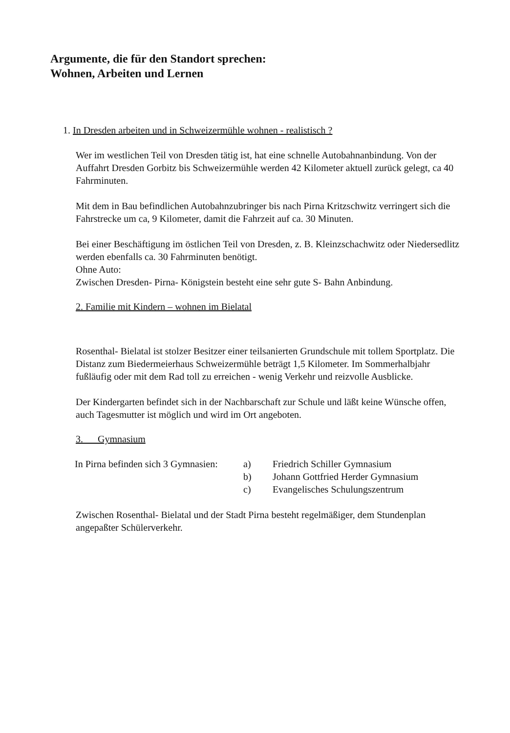Argumente, die für den Standort sprechen:
Wohnen, Arbeiten und Lernen
1. In Dresden arbeiten und in Schweizermühle wohnen - realistisch ?
Wer im westlichen Teil von Dresden tätig ist, hat eine schnelle Autobahnanbindung. Von der Auffahrt Dresden Gorbitz bis Schweizermühle werden 42 Kilometer aktuell zurück gelegt, ca 40 Fahrminuten.
Mit dem in Bau befindlichen Autobahnzubringer bis nach Pirna Kritzschwitz verringert sich die Fahrstrecke um ca, 9 Kilometer, damit die Fahrzeit auf ca. 30 Minuten.
Bei einer Beschäftigung im östlichen Teil von Dresden, z. B. Kleinzschachwitz oder Niedersedlitz werden ebenfalls ca. 30 Fahrminuten benötigt.
Ohne Auto:
Zwischen Dresden- Pirna- Königstein besteht eine sehr gute S- Bahn Anbindung.
2. Familie mit Kindern – wohnen im Bielatal
Rosenthal- Bielatal ist stolzer Besitzer einer teilsanierten Grundschule mit tollem Sportplatz. Die Distanz zum Biedermeierhaus Schweizermühle beträgt 1,5 Kilometer. Im Sommerhalbjahr fußläufig oder mit dem Rad toll zu erreichen - wenig Verkehr und reizvolle Ausblicke.
Der Kindergarten befindet sich in der Nachbarschaft zur Schule und läßt keine Wünsche offen, auch Tagesmutter ist möglich und wird im Ort angeboten.
3. Gymnasium
In Pirna befinden sich 3 Gymnasien:
a)
Friedrich Schiller Gymnasium
b)
Johann Gottfried Herder Gymnasium
c)
Evangelisches Schulungszentrum
Zwischen Rosenthal- Bielatal und der Stadt Pirna besteht regelmäßiger, dem Stundenplan angepaßter Schülerverkehr.